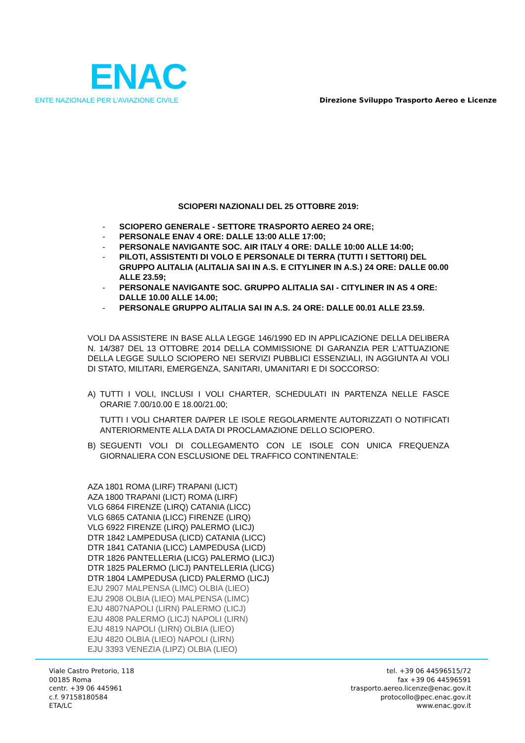ENAC
ENTE NAZIONALE PER L'AVIAZIONE CIVILE
Direzione Sviluppo Trasporto Aereo e Licenze
SCIOPERI NAZIONALI DEL 25 OTTOBRE 2019:
- SCIOPERO GENERALE - SETTORE TRASPORTO AEREO 24 ORE;
- PERSONALE ENAV 4 ORE: DALLE 13:00 ALLE 17:00;
- PERSONALE NAVIGANTE SOC. AIR ITALY 4 ORE: DALLE 10:00 ALLE 14:00;
- PILOTI, ASSISTENTI DI VOLO E PERSONALE DI TERRA (TUTTI I SETTORI) DEL GRUPPO ALITALIA (ALITALIA SAI IN A.S. E CITYLINER IN A.S.) 24 ORE: DALLE 00.00 ALLE 23.59;
- PERSONALE NAVIGANTE SOC. GRUPPO ALITALIA SAI - CITYLINER IN AS 4 ORE: DALLE 10.00 ALLE 14.00;
- PERSONALE GRUPPO ALITALIA SAI IN A.S. 24 ORE: DALLE 00.01 ALLE 23.59.
VOLI DA ASSISTERE IN BASE ALLA LEGGE 146/1990 ED IN APPLICAZIONE DELLA DELIBERA N. 14/387 DEL 13 OTTOBRE 2014 DELLA COMMISSIONE DI GARANZIA PER L’ATTUAZIONE DELLA LEGGE SULLO SCIOPERO NEI SERVIZI PUBBLICI ESSENZIALI, IN AGGIUNTA AI VOLI DI STATO, MILITARI, EMERGENZA, SANITARI, UMANITARI E DI SOCCORSO:
A) TUTTI I VOLI, INCLUSI I VOLI CHARTER, SCHEDULATI IN PARTENZA NELLE FASCE ORARIE 7.00/10.00 E 18.00/21.00;
TUTTI I VOLI CHARTER DA/PER LE ISOLE REGOLARMENTE AUTORIZZATI O NOTIFICATI ANTERIORMENTE ALLA DATA DI PROCLAMAZIONE DELLO SCIOPERO.
B) SEGUENTI VOLI DI COLLEGAMENTO CON LE ISOLE CON UNICA FREQUENZA GIORNALIERA CON ESCLUSIONE DEL TRAFFICO CONTINENTALE:
AZA 1801 ROMA (LIRF) TRAPANI (LICT)
AZA 1800 TRAPANI (LICT) ROMA (LIRF)
VLG 6864 FIRENZE (LIRQ) CATANIA (LICC)
VLG 6865 CATANIA (LICC) FIRENZE (LIRQ)
VLG 6922 FIRENZE (LIRQ) PALERMO (LICJ)
DTR 1842 LAMPEDUSA (LICD) CATANIA (LICC)
DTR 1841 CATANIA (LICC) LAMPEDUSA (LICD)
DTR 1826 PANTELLERIA (LICG) PALERMO (LICJ)
DTR 1825 PALERMO (LICJ) PANTELLERIA (LICG)
DTR 1804 LAMPEDUSA (LICD) PALERMO (LICJ)
EJU 2907 MALPENSA (LIMC) OLBIA (LIEO)
EJU 2908 OLBIA (LIEO) MALPENSA (LIMC)
EJU 4807NAPOLI (LIRN) PALERMO (LICJ)
EJU 4808 PALERMO (LICJ) NAPOLI (LIRN)
EJU 4819 NAPOLI (LIRN) OLBIA (LIEO)
EJU 4820 OLBIA (LIEO) NAPOLI (LIRN)
EJU 3393 VENEZIA (LIPZ) OLBIA (LIEO)
Viale Castro Pretorio, 118
00185 Roma
centr. +39 06 445961
c.f. 97158180584
ETA/LC
tel. +39 06 44596515/72
fax +39 06 44596591
trasporto.aereo.licenze@enac.gov.it
protocollo@pec.enac.gov.it
www.enac.gov.it